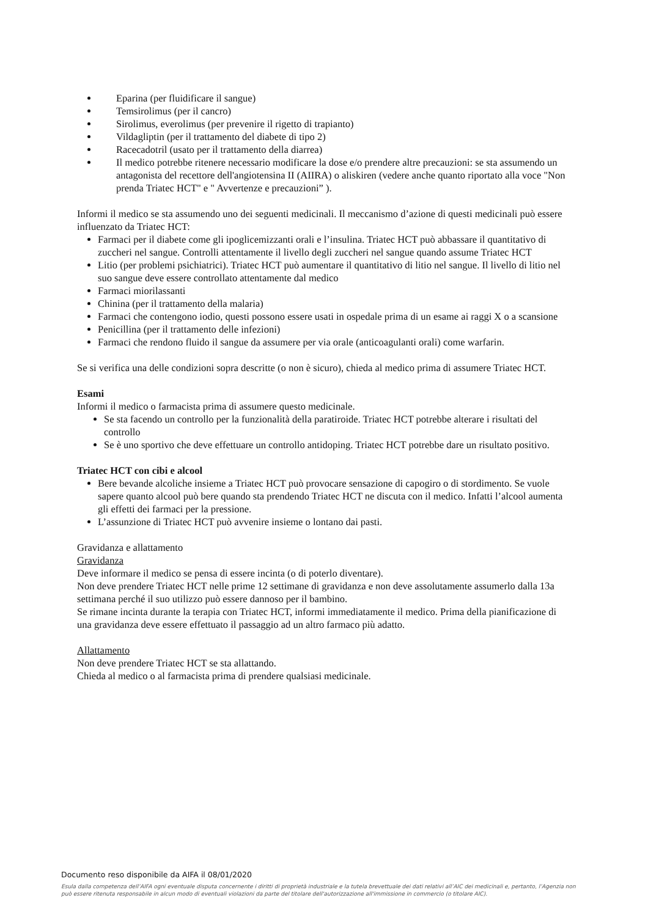Eparina (per fluidificare il sangue)
Temsirolimus (per il cancro)
Sirolimus, everolimus (per prevenire il rigetto di trapianto)
Vildagliptin (per il trattamento del diabete di tipo 2)
Racecadotril (usato per il trattamento della diarrea)
Il medico potrebbe ritenere necessario modificare la dose e/o prendere altre precauzioni: se sta assumendo un antagonista del recettore dell'angiotensina II (AIIRA) o aliskiren (vedere anche quanto riportato alla voce "Non prenda Triatec HCT" e " Avvertenze e precauzioni” ).
Informi il medico se sta assumendo uno dei seguenti medicinali. Il meccanismo d’azione di questi medicinali può essere influenzato da Triatec HCT:
Farmaci per il diabete come gli ipoglicemizzanti orali e l’insulina. Triatec HCT può abbassare il quantitativo di zuccheri nel sangue. Controlli attentamente il livello degli zuccheri nel sangue quando assume Triatec HCT
Litio (per problemi psichiatrici). Triatec HCT può aumentare il quantitativo di litio nel sangue. Il livello di litio nel suo sangue deve essere controllato attentamente dal medico
Farmaci miorilassanti
Chinina (per il trattamento della malaria)
Farmaci che contengono iodio, questi possono essere usati in ospedale prima di un esame ai raggi X o a scansione
Penicillina (per il trattamento delle infezioni)
Farmaci che rendono fluido il sangue da assumere per via orale (anticoagulanti orali) come warfarin.
Se si verifica una delle condizioni sopra descritte (o non è sicuro), chieda al medico prima di assumere Triatec HCT.
Esami
Informi il medico o farmacista prima di assumere questo medicinale.
Se sta facendo un controllo per la funzionalità della paratiroide. Triatec HCT potrebbe alterare i risultati del controllo
Se è uno sportivo che deve effettuare un controllo antidoping. Triatec HCT potrebbe dare un risultato positivo.
Triatec HCT con cibi e alcool
Bere bevande alcoliche insieme a Triatec HCT può provocare sensazione di capogiro o di stordimento. Se vuole sapere quanto alcool può bere quando sta prendendo Triatec HCT ne discuta con il medico. Infatti l’alcool aumenta gli effetti dei farmaci per la pressione.
L’assunzione di Triatec HCT può avvenire insieme o lontano dai pasti.
Gravidanza e allattamento
Gravidanza
Deve informare il medico se pensa di essere incinta (o di poterlo diventare).
Non deve prendere Triatec HCT nelle prime 12 settimane di gravidanza e non deve assolutamente assumerlo dalla 13a settimana perché il suo utilizzo può essere dannoso per il bambino.
Se rimane incinta durante la terapia con Triatec HCT, informi immediatamente il medico. Prima della pianificazione di una gravidanza deve essere effettuato il passaggio ad un altro farmaco più adatto.
Allattamento
Non deve prendere Triatec HCT se sta allattando.
Chieda al medico o al farmacista prima di prendere qualsiasi medicinale.
Documento reso disponibile da AIFA il 08/01/2020
Esula dalla competenza dell’AIFA ogni eventuale disputa concernente i diritti di proprietà industriale e la tutela brevettuale dei dati relativi all’AIC dei medicinali e, pertanto, l’Agenzia non può essere ritenuta responsabile in alcun modo di eventuali violazioni da parte del titolare dell'autorizzazione all'immissione in commercio (o titolare AIC).